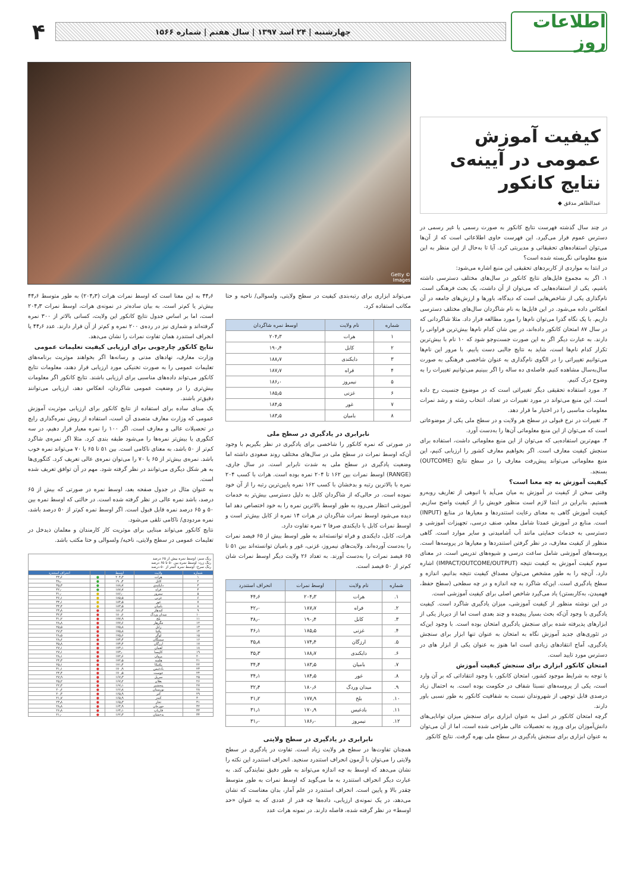اطلاعات روز
چهارشنبه | ۲۴ اسد ۱۳۹۷ | سال هفتم | شماره ۱۵۶۶
۴
کیفیت آموزش عمومی در آیینه‌ی نتایج کانکور
عبدالظاهر مدقق ◆
در چند سال گذشته فهرست نتایج کانکور به صورت رسمی یا غیر رسمی در دسترس عموم قرار می‌گیرد. این فهرست حاوی اطلاعاتی است که از آن‌ها می‌توان استفاده‌های تحقیقاتی و مدیریتی کرد. آیا تا به‌حال از این منظر به این منبع معلوماتی نگریسته شده است؟
در ابتدا به مواردی از کاربردهای تحقیقی این منبع اشاره می‌شود:
۱. اگر به مجموع فایل‌های نتایج کانکور در سال‌های مختلف دسترسی داشته باشیم، یکی از استفاده‌هایی که می‌توان از آن داشت، یک بحث فرهنگی است. نام‌گذاری یکی از شاخص‌هایی است که دیدگاه، باورها و ارزش‌های جامعه در آن انعکاس داده می‌شود. در این فایل‌ها به نام شاگردان سال‌های مختلف دسترسی داریم. با یک نگاه گذرا می‌توان نام‌ها را مورد مطالعه قرار داد. مثلا شاگردانی که در سال ۸۷ امتحان کانکور داده‌اند، در بین شان کدام نام‌ها بیش‌ترین فراوانی را دارند. به عبارت دیگر اگر به این صورت جست‌وجو شود که ۱۰ نام با بیش‌ترین تکرار کدام نام‌ها است، شاید به نتایج جالبی دست یابیم. با مرور این نام‌ها می‌توانیم تغییراتی را در الگوی نام‌گذاری به عنوان شاخصی فرهنگی به صورت سال‌به‌سال مشاهده کنیم. فاصله‌ی ده ساله را اگر ببینیم می‌توانیم تغییرات را به وضوح درک کنیم.
۲. مورد استفاده تحقیقی دیگر تغییراتی است که در موضوع جنسیت رخ داده است. این منبع می‌تواند در مورد تغییرات در تعداد، انتخاب رشته و رشد نمرات معلومات مناسبی را در اختیار ما قرار دهد.
۳. تغییرات در نرخ قبولی در سطح هر ولایت و در سطح ملی یکی از موضوعاتی است که می‌توان از این منبع معلوماتی آن‌ها را به‌دست آورد.
۴. مهم‌ترین استفاده‌یی که می‌توان از این منبع معلوماتی داشت، استفاده برای سنجش کیفیت معارف است. اگر بخواهیم معارف کشور را ارزیابی کنیم، این منبع معلوماتی می‌تواند پیش‌رفت معارف را در سطح نتایج (OUTCOME) بسنجد.
کیفیت آموزش به چه معنا است؟
وقتی سخن از کیفیت در آموزش به میان می‌آید با انبوهی از تعاریف روبه‌رو هستیم. بنابراین در ابتدا لازم است منظور خویش را از کیفیت واضح سازیم. کیفیت آموزش گاهی به معنای رعایت استندردها و معیارها در منابع (INPUT) است. منابع در آموزش عمدتا شامل معلم، صنف درسی، تجهیزات آموزشی و دسترسی به خدمات حمایتی مانند آب آشامیدنی و سایر موارد است. گاهی منظور از کیفیت معارف، در نظر گرفتن استندردها و معیارها در پروسه‌ها است. پروسه‌های آموزشی شامل ساعت درسی و شیوه‌های تدریس است. در معنای سوم کیفیت آموزش به کیفیت نتیجه (IMPACT/OUTCOME/OUTPUT) اشاره دارد. آن‌چه را به طور مشخص می‌توان مصداق کیفیت نتیجه بدانیم، اندازه و سطح یادگیری است. این‌که شاگرد به چه اندازه و در چه سطحی (سطح حفظ، فهمیدن، به‌کاربستن) یاد می‌گیرد شاخص اصلی برای کیفیت آموزشی است.
در این نوشته منظور از کیفیت آموزشی، میزان یادگیری شاگرد است. کیفیت یادگیری با وجود آن‌که بحث بسیار پیچیده و چند بعدی است اما از دیرباز یکی از ابزارهای پذیرفته شده برای سنجش یادگیری امتحان بوده است. با وجود این‌که در تئوری‌های جدید آموزش نگاه به امتحان به عنوان تنها ابزار برای سنجش یادگیری، آماج انتقادهای زیادی است اما هنوز به عنوان یکی از ابزار های در دسترس مورد تایید است.
امتحان کانکور ابزاری برای سنجش کیفیت آموزش
با توجه به شرایط موجود کشور، امتحان کانکور، با وجود انتقاداتی که بر آن وارد است، یکی از پروسه‌های نسبتا شفاف در حکومت بوده است. به احتمال زیاد درصدی قابل توجهی از شهروندان نسبت به شفافیت کانکور به طور نسبی باور دارند.
گرچه امتحان کانکور در اصل به عنوان ابزاری برای سنجش میزان توانایی‌های دانش‌آموزان برای ورود به تحصیلات عالی طراحی شده است، اما از آن می‌توان به عنوان ابزاری برای سنجش یادگیری در سطح ملی بهره گرفت. نتایج کانکور
© Getty Images
می‌تواند ابزاری برای رتبه‌بندی کیفیت در سطح ولایتی، ولسوالی/ ناحیه و حتا مکاتب استفاده کرد.
| شماره | نام ولایت | اوسط نمره شاگردان |
| --- | --- | --- |
| ۱ | هرات | ۲۰۴٫۳ |
| ۲ | کابل | ۱۹۰٫۴ |
| ۳ | دایکندی | ۱۸۸٫۷ |
| ۴ | فراه | ۱۸۷٫۷ |
| ۵ | نیمروز | ۱۸۶٫۰ |
| ۶ | غزنی | ۱۸۵٫۵ |
| ۷ | غور | ۱۸۴٫۵ |
| ۸ | بامیان | ۱۸۳٫۵ |
نابرابری در یادگیری در سطح ملی
در صورتی که نمره کانکور را شاخصی برای یادگیری در نظر بگیریم با وجود آن‌که اوسط نمرات در سطح ملی در سال‌های مختلف روند صعودی داشته اما وضعیت یادگیری در سطح ملی به شدت نابرابر است. در سال جاری، (RANGE) اوسط نمرات بین ۱۶۲ تا ۲۰۴ نمره بوده است. هرات با کسب ۲۰۴ نمره با بالاترین رتبه و بدخشان با کسب ۱۶۲ نمره پایین‌ترین رتبه را از آن خود نموده است. در حالی‌که از شاگردان کابل به دلیل دسترسی بیش‌تر به خدمات آموزشی انتظار می‌رود به طور اوسط بالاترین نمره را به خود اختصاص دهد اما دیده می‌شود اوسط نمرات شاگردان در هرات ۱۴ نمره از کابل بیش‌تر است و اوسط نمرات کابل با دایکندی صرفا ۲ نمره تفاوت دارد.
هرات، کابل، دایکندی و فراه توانسته‌اند به طور اوسط بیش از ۶۵ فیصد نمرات را به‌دست آورده‌اند. ولایت‌های نیمروز، غزنی، غور و بامیان توانسته‌اند بین ۵۱ تا ۶۵ فیصد نمرات را به‌دست آورند. به تعداد ۲۶ ولایت دیگر اوسط نمرات شان کم‌تر از ۵۰ فیصد است.
| شماره | نام ولایت | اوسط نمرات | انحراف استندرد |
| --- | --- | --- | --- |
| ۱. | هرات | ۲۰۴٫۳ | ۴۴٫۶ |
| ۲. | فراه | ۱۸۷٫۷ | ۴۲٫۰ |
| ۳. | کابل | ۱۹۰٫۴ | ۳۸٫۰ |
| ۴. | غزنی | ۱۸۵٫۵ | ۳۶٫۱ |
| ۵. | ارزگان | ۱۷۴٫۴ | ۳۵٫۸ |
| ۶. | دایکندی | ۱۸۸٫۷ | ۳۵٫۳ |
| ۷. | بامیان | ۱۸۳٫۵ | ۳۴٫۴ |
| ۸. | غور | ۱۸۴٫۵ | ۳۴٫۱ |
| ۹. | میدان وردگ | ۱۸۰٫۶ | ۳۲٫۴ |
| ۱۰. | بلخ | ۱۷۷٫۹ | ۳۱٫۲ |
| ۱۱. | بادغیس | ۱۷۰٫۹ | ۳۱٫۱ |
| ۱۲. | نیمروز | ۱۸۶٫۰ | ۳۱٫۰ |
نابرابری در یادگیری در سطح ولایتی
همچنان تفاوت‌ها در سطح هر ولایت زیاد است. تفاوت در یادگیری در سطح ولایتی را می‌توان با آزمون انحراف استندرد سنجید. انحراف استندرد این نکته را نشان می‌دهد که اوسط به چه اندازه می‌تواند به طور دقیق نمایندگی کند. به عبارت دیگر انحراف استندرد به ما می‌گوید که اوسط نمرات به طور متوسط چقدر بالا و پایین است. انحراف استندرد در علم آمار، بدان معناست که نشان می‌دهد، در یک نمونه‌ی ارزیابی، داده‌ها چه قدر از عددی که به عنوان «حد اوسط» در نظر گرفته شده، فاصله دارند. در نمونه هرات عدد
۴۴٫۶ به این معنا است که اوسط نمرات هرات (۲۰۴٫۳) به طور متوسط ۴۴٫۶ بیش‌تر یا کم‌تر است. به بیان ساده‌تر در نمونه‌ی هرات، اوسط نمرات ۲۰۴٫۳ است، اما بر اساس جدول نتایج کانکور این ولایت، کسانی بالاتر از ۳۰۰ نمره گرفته‌اند و شماری نیز در رده‌ی ۲۰۰ نمره و کم‌تر از آن قرار دارند. عدد ۴۴٫۶ یا انحراف استندرد همان تفاوت نمرات را نشان می‌دهد.
نتایج کانکور چارچوبی برای ارزیابی کیفیت تعلیمات عمومی
وزارت معارف، نهادهای مدنی و رسانه‌ها اگر بخواهند موثریت برنامه‌های تعلیمات عمومی را به صورت تخنیکی مورد ارزیابی قرار دهند، معلومات نتایج کانکور می‌تواند داده‌های مناسبی برای ارزیابی باشند. نتایج کانکور اگر معلومات بیش‌تری را در وضعیت عمومی شاگردان، انعکاس دهد، ارزیابی می‌توانند دقیق‌تر باشند.
یک مبنای ساده برای استفاده از نتایج کانکور برای ارزیابی موثریت آموزش عمومی که وزارت معارف متصدی آن است، استفاده از روش نمره‌گذاری رایج در تحصیلات عالی و معارف است. اگر ۱۰۰ را نمره معیار قرار دهیم، در سه کتگوری یا بیش‌تر نمره‌ها را می‌شود طبقه بندی کرد. مثلا اگر نمره‌ی شاگرد کم‌تر از ۵۰ باشد، به معنای ناکامی است. بین ۵۱ تا ۶۵ یا ۷۰ می‌تواند نمره خوب باشد. نمره‌ی بیش‌تر از ۶۵ یا ۷۰ را می‌توان نمره‌ی عالی تعریف کرد. کتگوری‌ها به هر شکل دیگری می‌توانند در نظر گرفته شود. مهم در آن توافق تعریف شده است.
به عنوان مثال در جدول صفحه بعد، اوسط نمره در صورتی که بیش از ۶۵ درصد، باشد نمره عالی در نظر گرفته شده است. در حالتی که اوسط نمره بین ۵۰ و ۶۵ درصد نمره قابل قبول است. اگر اوسط نمره کم‌تر از ۵۰ درصد باشد، نمره مردودی/ ناکامی تلقی می‌شود.
نتایج کانکور می‌تواند مبنایی برای موثریت کار کارمندان و معلمان ذیدخل در تعلیمات عمومی در سطح ولایتی، ناحیه/ ولسوالی و حتا مکتب باشد.
رنگ سبز: اوسط نمره بیش از ۶۵ درصد
رنگ زرد: اوسط نمره بین ۵۰ تا ۶۵ درصد
رنگ سرخ: اوسط نمره کمتر از ۵۰ درصد
| شماره | ولایت | اوسط | | انحراف استندرد |
| --- | --- | --- | --- | --- |
| ۱ | هرات | ۲۰۴٫۳ | ● | ۴۴٫۶ |
| ۲ | کابل | ۱۹۰٫۴ | ● | ۳۸٫۰ |
| ۳ | دایکندی | ۱۸۸٫۷ | ● | ۳۵٫۳ |
| ۴ | فراه | ۱۸۷٫۷ | ● | ۴۲٫۰ |
| ۵ | نیمروز | ۱۸۶٫۰ | ● | ۳۱٫۰ |
| ۶ | غزنی | ۱۸۵٫۵ | ● | ۳۶٫۱ |
| ۷ | غور | ۱۸۴٫۵ | ● | ۳۴٫۱ |
| ۸ | بامیان | ۱۸۳٫۵ | ● | ۳۴٫۴ |
| ۹ | کندهار | ۱۸۱٫۴ | ● | ۲۴٫۸ |
| ۱۰ | میدان وردگ | ۱۸۰٫۶ | ● | ۳۲٫۴ |
| ۱۱ | بلخ | ۱۷۷٫۹ | ● | ۳۱٫۲ |
| ۱۲ | ننگرهار | ۱۷۷٫۶ | ● | ۲۸٫۸ |
| ۱۳ | زابل | ۱۷۵٫۸ | ● | ۲۵٫۵ |
| ۱۴ | پکتیا | ۱۷۵٫۸ | ● | ۲۷٫۳ |
| ۱۵ | لوگر | ۱۷۵٫۶ | ● | ۲۸٫۵ |
| ۱۶ | سمنگان | ۱۷۴٫۴ | ● | ۲۸٫۶ |
| ۱۷ | ارزگان | ۱۷۴٫۴ | ● | ۳۵٫۸ |
| ۱۸ | لغمان | ۱۷۳٫۱ | ● | ۲۷٫۱ |
| ۱۹ | کاپیسا | ۱۷۳٫۰ | ● | ۲۷٫۱ |
| ۲۰ | پروان | ۱۷۲٫۶ | ● | ۲۸٫۱ |
| ۲۱ | هلمند | ۱۷۲٫۵ | ● | ۲۴٫۳ |
| ۲۲ | پکتیکا | ۱۷۱٫۴ | ● | ۲۵٫۱ |
| ۲۳ | بادغیس | ۱۷۰٫۹ | ● | ۳۱٫۱ |
| ۲۴ | خوست | ۱۷۰٫۵ | ● | ۲۴٫۴ |
| ۲۵ | سرپل | ۱۶۷٫۳ | ● | ۲۷٫۹ |
| ۲۶ | بغلان | ۱۶۷٫۲ | ● | ۲۵٫۲ |
| ۲۷ | پنجشیر | ۱۶۷٫۱ | ● | ۲۲٫۳ |
| ۲۸ | نورستان | ۱۶۶٫۸ | ● | ۲۰٫۶ |
| ۲۹ | کنر | ۱۶۵٫۹ | ● | ۲۰٫۳ |
| ۳۰ | کندز | ۱۶۵٫۹ | ● | ۲۱٫۷ |
| ۳۱ | تخار | ۱۶۵٫۳ | ● | ۲۳٫۸ |
| ۳۲ | جوزجان | ۱۶۴٫۹ | ● | ۲۸٫۸ |
| ۳۳ | فاریاب | ۱۶۴٫۱ | ● | ۲۶٫۸ |
| ۳۴ | بدخشان | ۱۶۲٫۳ | ● | ۲۱٫۰ |